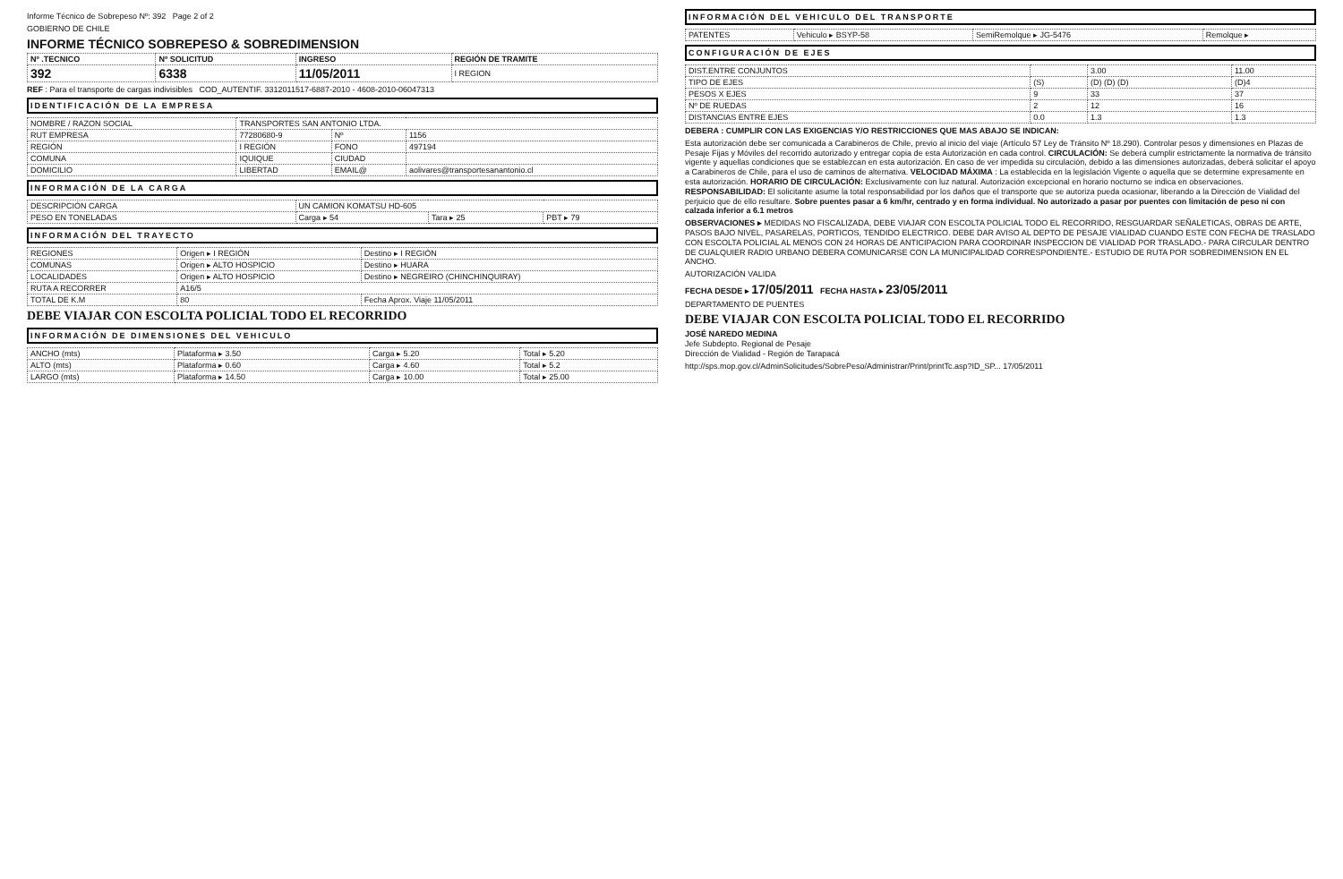Informe Técnico de Sobrepeso Nº: 392 Page 2 of 2
GOBIERNO DE CHILE
INFORME TÉCNICO SOBREPESO & SOBREDIMENSION
| Nº .TECNICO | Nº SOLICITUD | INGRESO | REGIÓN DE TRAMITE |
| --- | --- | --- | --- |
| 392 | 6338 | 11/05/2011 | I REGION |
REF : Para el transporte de cargas indivisibles COD_AUTENTIF. 3312011517-6887-2010 - 4608-2010-06047313
IDENTIFICACIÓN DE LA EMPRESA
| NOMBRE / RAZON SOCIAL | TRANSPORTES SAN ANTONIO LTDA. | | |
| RUT EMPRESA | 77280680-9 | Nº | 1156 |
| REGIÓN | I REGIÓN | FONO | 497194 |
| COMUNA | IQUIQUE | CIUDAD | |
| DOMICILIO | LIBERTAD | EMAIL@ | aolivares@transportesanantonio.cl |
INFORMACIÓN DE LA CARGA
| DESCRIPCIÓN CARGA | UN CAMION KOMATSU HD-605 | | |
| PESO EN TONELADAS | Carga ▸ 54 | Tara ▸ 25 | PBT ▸ 79 |
INFORMACIÓN DEL TRAYECTO
| REGIONES | Origen ▸ I REGIÓN | Destino ▸ I REGIÓN |
| COMUNAS | Origen ▸ ALTO HOSPICIO | Destino ▸ HUARA |
| LOCALIDADES | Origen ▸ ALTO HOSPICIO | Destino ▸ NEGREIRO (CHINCHINQUIRAY) |
| RUTA A RECORRER | A16/5 | |
| TOTAL DE K.M | 80 | Fecha Aprox. Viaje 11/05/2011 |
DEBE VIAJAR CON ESCOLTA POLICIAL TODO EL RECORRIDO
INFORMACIÓN DE DIMENSIONES DEL VEHICULO
| ANCHO (mts) | Plataforma ▸ 3.50 | Carga ▸ 5.20 | Total ▸ 5.20 |
| ALTO (mts) | Plataforma ▸ 0.60 | Carga ▸ 4.60 | Total ▸ 5.2 |
| LARGO (mts) | Plataforma ▸ 14.50 | Carga ▸ 10.00 | Total ▸ 25.00 |
INFORMACIÓN DEL VEHICULO DEL TRANSPORTE
| PATENTES | Vehiculo ▸ BSYP-58 | SemiRemolque ▸ JG-5476 | Remolque ▸ |
CONFIGURACIÓN DE EJES
| DIST.ENTRE CONJUNTOS | | 3.00 | 11.00 |
| TIPO DE EJES | (S) | (D) (D) (D) | (D)4 |
| PESOS X EJES | 9 | 33 | 37 |
| Nº DE RUEDAS | 2 | 12 | 16 |
| DISTANCIAS ENTRE EJES | 0.0 | 1.3 | 1.3 |
DEBERA : CUMPLIR CON LAS EXIGENCIAS Y/O RESTRICCIONES QUE MAS ABAJO SE INDICAN:
Esta autorización debe ser comunicada a Carabineros de Chile, previo al inicio del viaje (Artículo 57 Ley de Tránsito Nº 18.290). Controlar pesos y dimensiones en Plazas de Pesaje Fijas y Móviles del recorrido autorizado y entregar copia de esta Autorización en cada control. CIRCULACIÓN: Se deberá cumplir estrictamente la normativa de tránsito vigente y aquellas condiciones que se establezcan en esta autorización. En caso de ver impedida su circulación, debido a las dimensiones autorizadas, deberá solicitar el apoyo a Carabineros de Chile, para el uso de caminos de alternativa. VELOCIDAD MÁXIMA : La establecida en la legislación Vigente o aquella que se determine expresamente en esta autorización. HORARIO DE CIRCULACIÓN: Exclusivamente con luz natural. Autorización excepcional en horario nocturno se indica en observaciones. RESPONSABILIDAD: El solicitante asume la total responsabilidad por los daños que el transporte que se autoriza pueda ocasionar, liberando a la Dirección de Vialidad del perjuicio que de ello resultare. Sobre puentes pasar a 6 km/hr, centrado y en forma individual. No autorizado a pasar por puentes con limitación de peso ni con calzada inferior a 6.1 metros
OBSERVACIONES ▸ MEDIDAS NO FISCALIZADA, DEBE VIAJAR CON ESCOLTA POLICIAL TODO EL RECORRIDO, RESGUARDAR SEÑALETICAS, OBRAS DE ARTE, PASOS BAJO NIVEL, PASARELAS, PORTICOS, TENDIDO ELECTRICO. DEBE DAR AVISO AL DEPTO DE PESAJE VIALIDAD CUANDO ESTE CON FECHA DE TRASLADO CON ESCOLTA POLICIAL AL MENOS CON 24 HORAS DE ANTICIPACION PARA COORDINAR INSPECCION DE VIALIDAD POR TRASLADO.- PARA CIRCULAR DENTRO DE CUALQUIER RADIO URBANO DEBERA COMUNICARSE CON LA MUNICIPALIDAD CORRESPONDIENTE.- ESTUDIO DE RUTA POR SOBREDIMENSION EN EL ANCHO.
AUTORIZACIÓN VALIDA
FECHA DESDE ▸ 17/05/2011 FECHA HASTA ▸ 23/05/2011
DEPARTAMENTO DE PUENTES
DEBE VIAJAR CON ESCOLTA POLICIAL TODO EL RECORRIDO
JOSÉ NAREDO MEDINA
Jefe Subdepto. Regional de Pesaje
Dirección de Vialidad - Región de Tarapacá
http://sps.mop.gov.cl/AdminSolicitudes/SobrePeso/Administrar/Print/printTc.asp?ID_SP... 17/05/2011